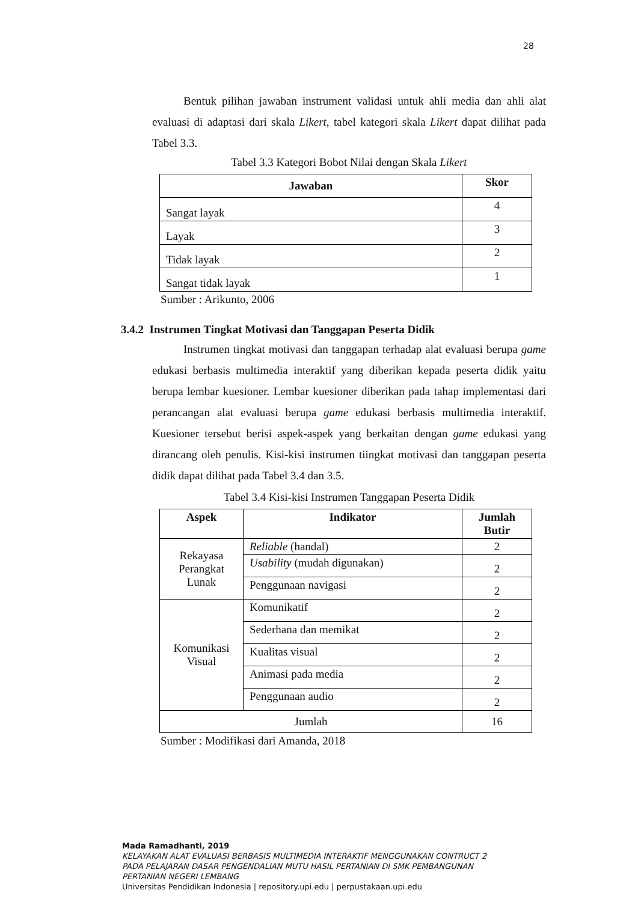28
Bentuk pilihan jawaban instrument validasi untuk ahli media dan ahli alat evaluasi di adaptasi dari skala Likert, tabel kategori skala Likert dapat dilihat pada Tabel 3.3.
Tabel 3.3 Kategori Bobot Nilai dengan Skala Likert
| Jawaban | Skor |
| --- | --- |
| Sangat layak | 4 |
| Layak | 3 |
| Tidak layak | 2 |
| Sangat tidak layak | 1 |
Sumber : Arikunto, 2006
3.4.2 Instrumen Tingkat Motivasi dan Tanggapan Peserta Didik
Instrumen tingkat motivasi dan tanggapan terhadap alat evaluasi berupa game edukasi berbasis multimedia interaktif yang diberikan kepada peserta didik yaitu berupa lembar kuesioner. Lembar kuesioner diberikan pada tahap implementasi dari perancangan alat evaluasi berupa game edukasi berbasis multimedia interaktif. Kuesioner tersebut berisi aspek-aspek yang berkaitan dengan game edukasi yang dirancang oleh penulis. Kisi-kisi instrumen tiingkat motivasi dan tanggapan peserta didik dapat dilihat pada Tabel 3.4 dan 3.5.
Tabel 3.4 Kisi-kisi Instrumen Tanggapan Peserta Didik
| Aspek | Indikator | Jumlah Butir |
| --- | --- | --- |
| Rekayasa Perangkat Lunak | Reliable (handal) | 2 |
| | Usability (mudah digunakan) | 2 |
| | Penggunaan navigasi | 2 |
| Komunikasi Visual | Komunikatif | 2 |
| | Sederhana dan memikat | 2 |
| | Kualitas visual | 2 |
| | Animasi pada media | 2 |
| | Penggunaan audio | 2 |
| Jumlah | | 16 |
Sumber : Modifikasi dari Amanda, 2018
Mada Ramadhanti, 2019
KELAYAKAN ALAT EVALUASI BERBASIS MULTIMEDIA INTERAKTIF MENGGUNAKAN CONTRUCT 2
PADA PELAJARAN DASAR PENGENDALIAN MUTU HASIL PERTANIAN DI SMK PEMBANGUNAN
PERTANIAN NEGERI LEMBANG
Universitas Pendidikan Indonesia | repository.upi.edu | perpustakaan.upi.edu